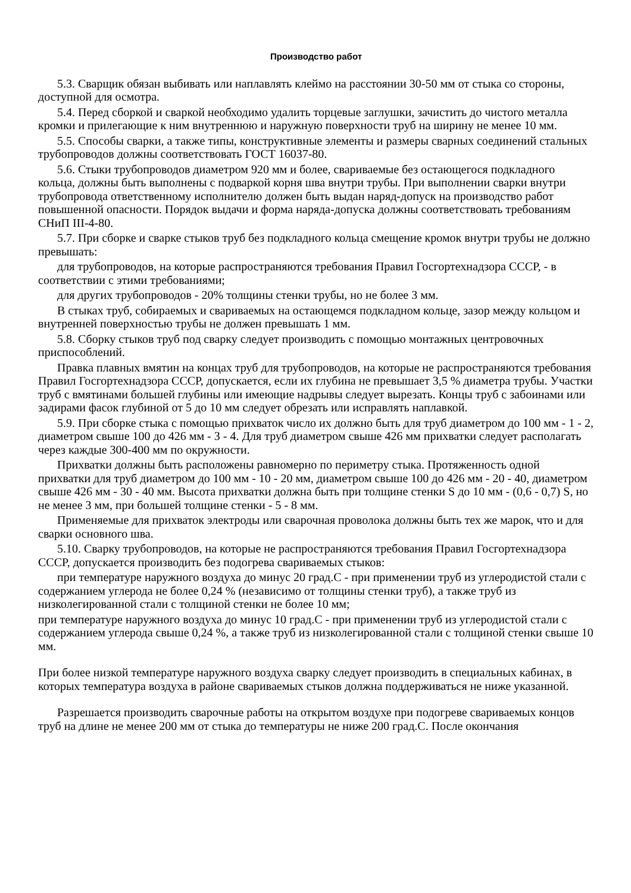Производство работ
5.3. Сварщик обязан выбивать или наплавлять клеймо на расстоянии 30-50 мм от стыка со стороны, доступной для осмотра.
5.4. Перед сборкой и сваркой необходимо удалить торцевые заглушки, зачистить до чистого металла кромки и прилегающие к ним внутреннюю и наружную поверхности труб на ширину не менее 10 мм.
5.5. Способы сварки, а также типы, конструктивные элементы и размеры сварных соединений стальных трубопроводов должны соответствовать ГОСТ 16037-80.
5.6. Стыки трубопроводов диаметром 920 мм и более, свариваемые без остающегося подкладного кольца, должны быть выполнены с подваркой корня шва внутри трубы. При выполнении сварки внутри трубопровода ответственному исполнителю должен быть выдан наряд-допуск на производство работ повышенной опасности. Порядок выдачи и форма наряда-допуска должны соответствовать требованиям СНиП III-4-80.
5.7. При сборке и сварке стыков труб без подкладного кольца смещение кромок внутри трубы не должно превышать:
для трубопроводов, на которые распространяются требования Правил Госгортехнадзора СССР, - в соответствии с этими требованиями;
для других трубопроводов - 20% толщины стенки трубы, но не более 3 мм.
В стыках труб, собираемых и свариваемых на остающемся подкладном кольце, зазор между кольцом и внутренней поверхностью трубы не должен превышать 1 мм.
5.8. Сборку стыков труб под сварку следует производить с помощью монтажных центровочных приспособлений.
Правка плавных вмятин на концах труб для трубопроводов, на которые не распространяются требования Правил Госгортехнадзора СССР, допускается, если их глубина не превышает 3,5 % диаметра трубы. Участки труб с вмятинами большей глубины или имеющие надрывы следует вырезать. Концы труб с забоинами или задирами фасок глубиной от 5 до 10 мм следует обрезать или исправлять наплавкой.
5.9. При сборке стыка с помощью прихваток число их должно быть для труб диаметром до 100 мм - 1 - 2, диаметром свыше 100 до 426 мм - 3 - 4. Для труб диаметром свыше 426 мм прихватки следует располагать через каждые 300-400 мм по окружности.
Прихватки должны быть расположены равномерно по периметру стыка. Протяженность одной прихватки для труб диаметром до 100 мм - 10 - 20 мм, диаметром свыше 100 до 426 мм - 20 - 40, диаметром свыше 426 мм - 30 - 40 мм. Высота прихватки должна быть при толщине стенки S до 10 мм - (0,6 - 0,7) S, но не менее 3 мм, при большей толщине стенки - 5 - 8 мм.
Применяемые для прихваток электроды или сварочная проволока должны быть тех же марок, что и для сварки основного шва.
5.10. Сварку трубопроводов, на которые не распространяются требования Правил Госгортехнадзора СССР, допускается производить без подогрева свариваемых стыков:
при температуре наружного воздуха до минус 20 град.С - при применении труб из углеродистой стали с содержанием углерода не более 0,24 % (независимо от толщины стенки труб), а также труб из низколегированной стали с толщиной стенки не более 10 мм;
при температуре наружного воздуха до минус 10 град.С - при применении труб из углеродистой стали с содержанием углерода свыше 0,24 %, а также труб из низколегированной стали с толщиной стенки свыше 10 мм.
При более низкой температуре наружного воздуха сварку следует производить в специальных кабинах, в которых температура воздуха в районе свариваемых стыков должна поддерживаться не ниже указанной.
Разрешается производить сварочные работы на открытом воздухе при подогреве свариваемых концов труб на длине не менее 200 мм от стыка до температуры не ниже 200 град.С. После окончания